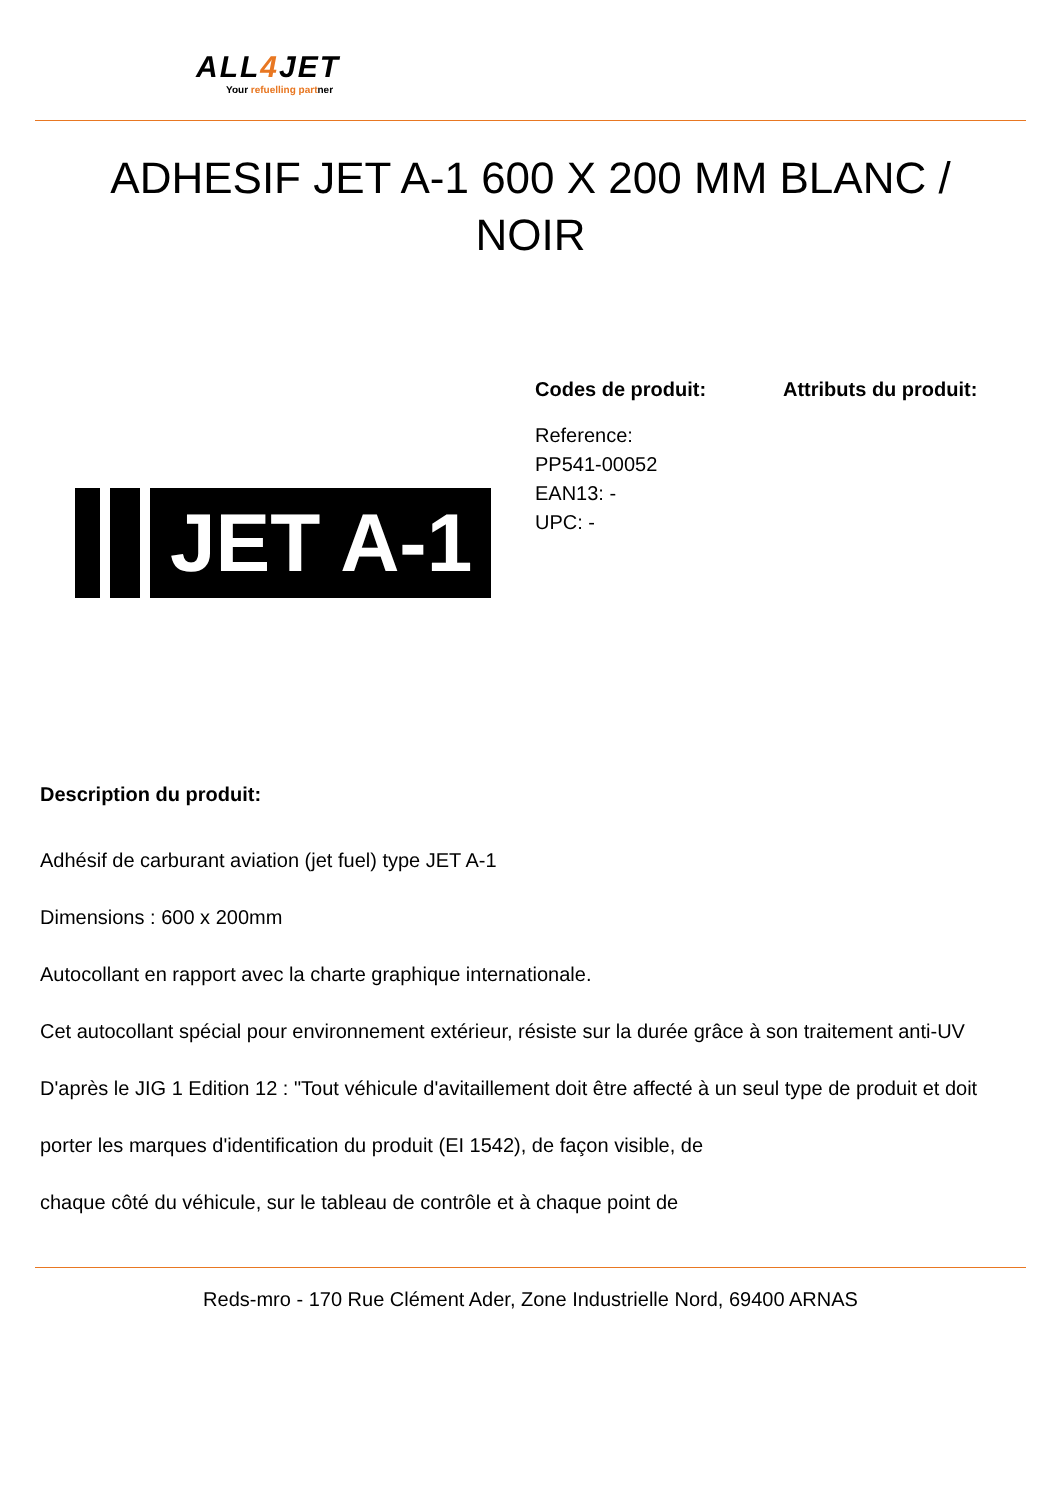ALL4 JET
Your refuelling partner
ADHESIF JET A-1 600 X 200 MM BLANC / NOIR
JET A-1
Codes de produit:
Reference:
PP541-00052
EAN13: -
UPC: -
Attributs du produit:
Description du produit:
Adhésif de carburant aviation (jet fuel) type JET A-1
Dimensions : 600 x 200mm
Autocollant en rapport avec la charte graphique internationale.
Cet autocollant spécial pour environnement extérieur, résiste sur la durée grâce à son traitement anti-UV
D'après le JIG 1 Edition 12 : "Tout véhicule d'avitaillement doit être affecté à un seul type de produit et doit
porter les marques d'identification du produit (EI 1542), de façon visible, de
chaque côté du véhicule, sur le tableau de contrôle et à chaque point de
Reds-mro - 170 Rue Clément Ader, Zone Industrielle Nord, 69400 ARNAS